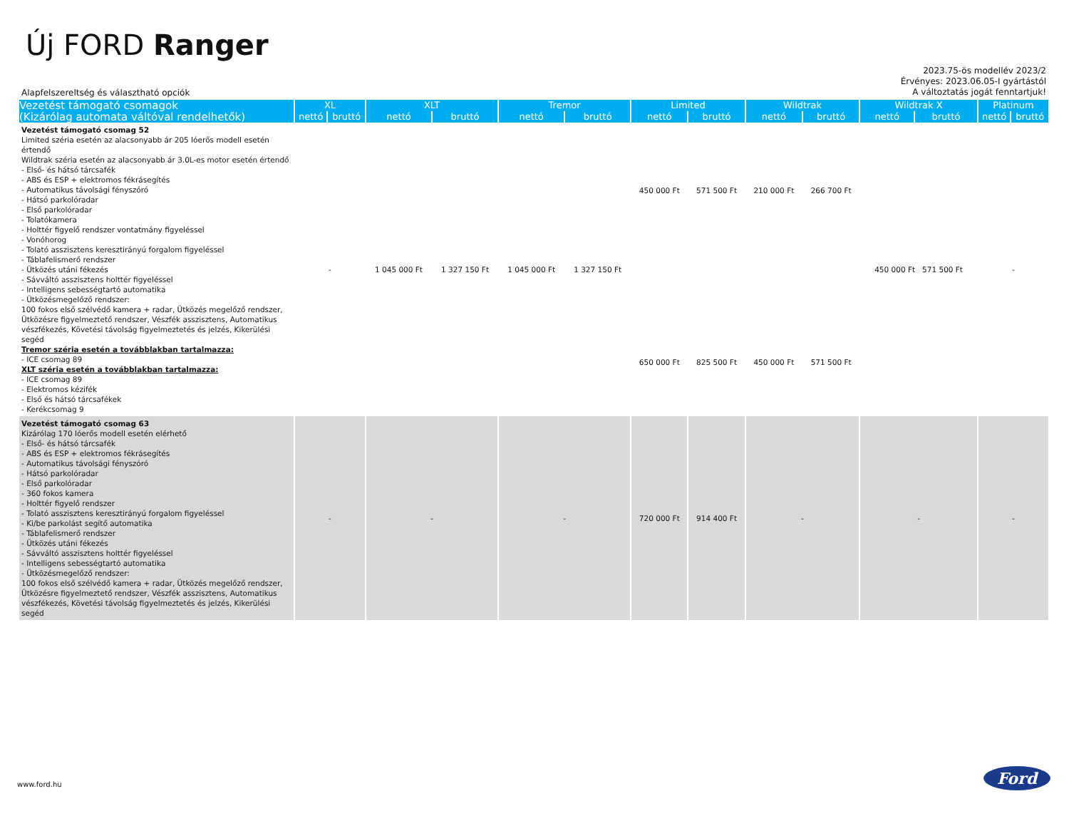Új FORD Ranger
2023.75-ös modellév 2023/2
Érvényes: 2023.06.05-I gyártástól
A változtatás jogát fenntartjuk!
Alapfelszereltség és választható opciók
| Vezetést támogató csomagok (Kizárólag automata váltóval rendelhetők) | XL | | XLT | | Tremor | | Limited | | Wildtrak | | Wildtrak X | | Platinum | |
| --- | --- | --- | --- | --- | --- | --- | --- | --- | --- | --- | --- | --- | --- | --- |
| | nettó | bruttó | nettó | bruttó | nettó | bruttó | nettó | bruttó | nettó | bruttó | nettó | bruttó | nettó | bruttó |
| Vezetést támogató csomag 52 Limited széria esetén az alacsonyabb ár 205 lóerős modell esetén értendő Wildtrak széria esetén az alacsonyabb ár 3.0L-es motor esetén értendő - Első- és hátsó tárcsafék - ABS és ESP + elektromos fékrásegítés - Automatikus távolsági fényszóró - Hátsó parkolóradar - Első parkolóradar - Tolatókamera - Holttér figyelő rendszer vontatmány figyeléssel - Vonóhorog - Tolató asszisztens keresztirányú forgalom figyeléssel - Táblafelismerő rendszer - Ütközés utáni fékezés - Sávváltó asszisztens holttér figyeléssel - Intelligens sebességtartó automatika - Ütközésmegelőző rendszer: 100 fokos első szélvédő kamera + radar, Ütközés megelőző rendszer, Ütközésre figyelmeztető rendszer, Vészfék asszisztens, Automatikus vészfékezés, Követési távolság figyelmeztetés és jelzés, Kikerülési segéd Tremor széria esetén a továbblakban tartalmazza: - ICE csomag 89 XLT széria esetén a továbblakban tartalmazza: - ICE csomag 89 - Elektromos kézifék - Első és hátsó tárcsafékek - Kerékcsomag 9 | - | | 1 045 000 Ft | 1 327 150 Ft | 1 045 000 Ft | 1 327 150 Ft | 450 000 Ft | 571 500 Ft | 210 000 Ft | 266 700 Ft | 450 000 Ft 571 500 Ft | | - | |
| | | | | | | | 650 000 Ft | 825 500 Ft | 450 000 Ft | 571 500 Ft | | | | |
| Vezetést támogató csomag 63 Kizárólag 170 lóerős modell esetén elérhető - Első- és hátsó tárcsafék - ABS és ESP + elektromos fékrásegítés - Automatikus távolsági fényszóró - Hátsó parkolóradar - Első parkolóradar - 360 fokos kamera - Holttér figyelő rendszer - Tolató asszisztens keresztirányú forgalom figyeléssel - Ki/be parkolást segítő automatika - Táblafelismerő rendszer - Ütközés utáni fékezés - Sávváltó asszisztens holttér figyeléssel - Intelligens sebességtartó automatika - Ütközésmegelőző rendszer: 100 fokos első szélvédő kamera + radar, Ütközés megelőző rendszer, Ütközésre figyelmeztető rendszer, Vészfék asszisztens, Automatikus vészfékezés, Követési távolság figyelmeztetés és jelzés, Kikerülési segéd | - | | - | | - | | 720 000 Ft | 914 400 Ft | - | | - | | - | |
www.ford.hu Ford